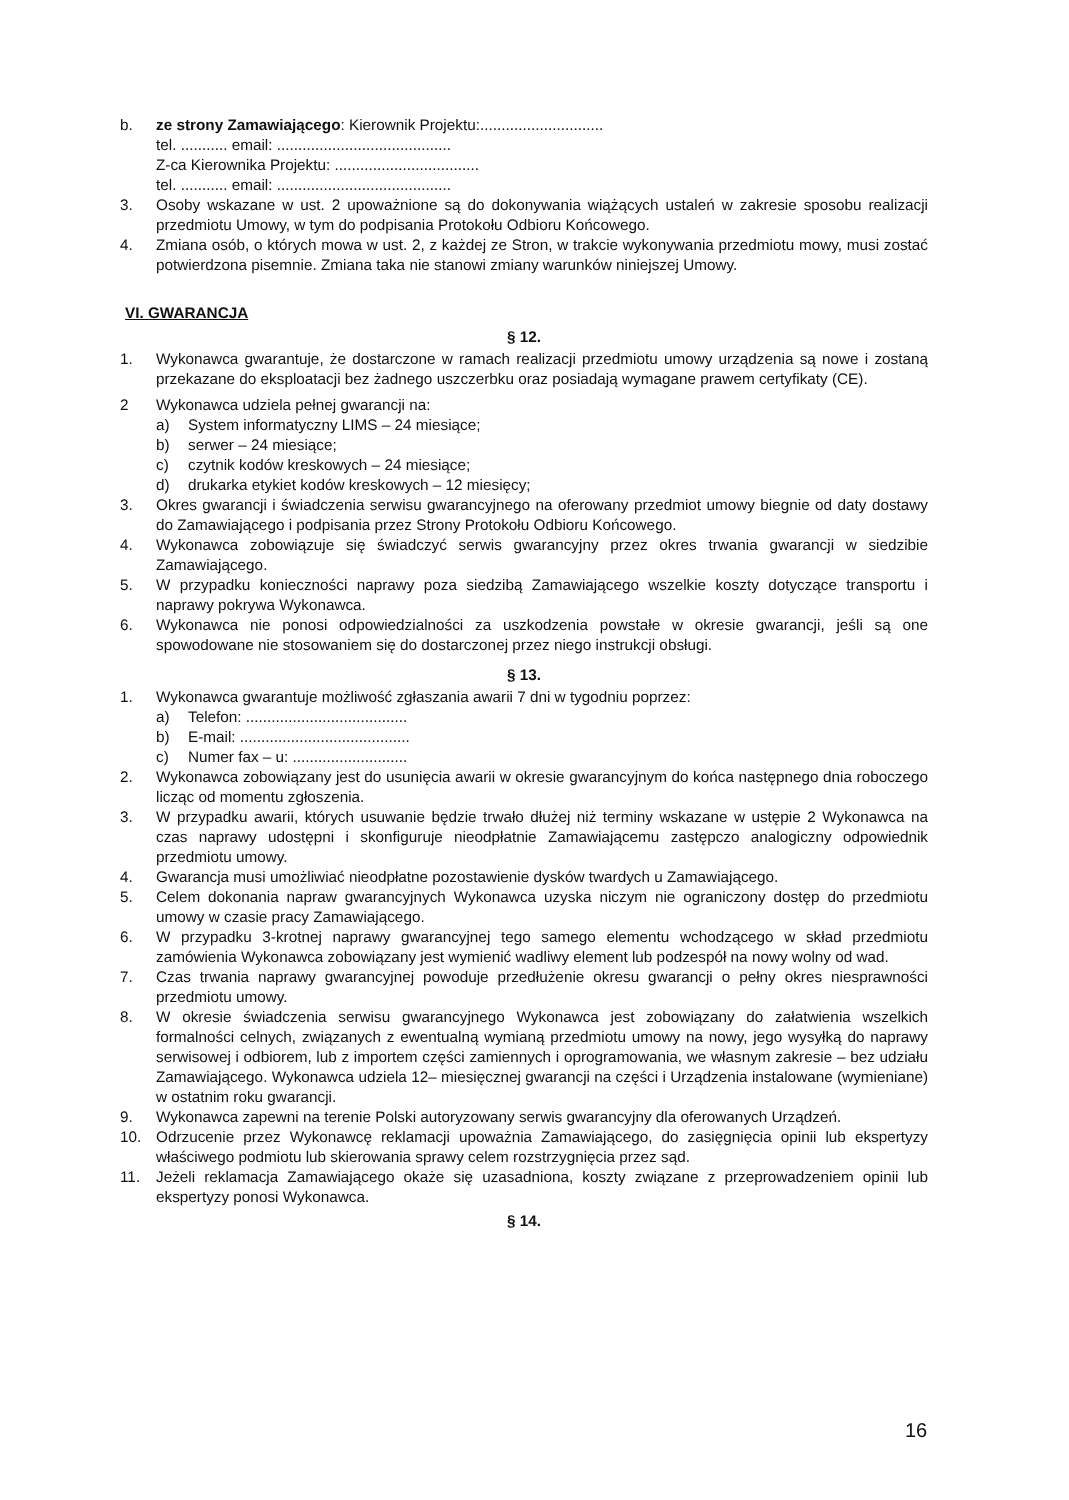b. ze strony Zamawiającego: Kierownik Projektu:.............................
tel. ........... email: .........................................
Z-ca Kierownika Projektu: ..................................
tel. ........... email: .........................................
3. Osoby wskazane w ust. 2 upoważnione są do dokonywania wiążących ustaleń w zakresie sposobu realizacji przedmiotu Umowy, w tym do podpisania Protokołu Odbioru Końcowego.
4. Zmiana osób, o których mowa w ust. 2, z każdej ze Stron, w trakcie wykonywania przedmiotu mowy, musi zostać potwierdzona pisemnie. Zmiana taka nie stanowi zmiany warunków niniejszej Umowy.
VI. GWARANCJA
§ 12.
1. Wykonawca gwarantuje, że dostarczone w ramach realizacji przedmiotu umowy urządzenia są nowe i zostaną przekazane do eksploatacji bez żadnego uszczerbku oraz posiadają wymagane prawem certyfikaty (CE).
2 Wykonawca udziela pełnej gwarancji na:
a) System informatyczny LIMS – 24 miesiące;
b) serwer – 24 miesiące;
c) czytnik kodów kreskowych – 24 miesiące;
d) drukarka etykiet kodów kreskowych – 12 miesięcy;
3. Okres gwarancji i świadczenia serwisu gwarancyjnego na oferowany przedmiot umowy biegnie od daty dostawy do Zamawiającego i podpisania przez Strony Protokołu Odbioru Końcowego.
4. Wykonawca zobowiązuje się świadczyć serwis gwarancyjny przez okres trwania gwarancji w siedzibie Zamawiającego.
5. W przypadku konieczności naprawy poza siedzibą Zamawiającego wszelkie koszty dotyczące transportu i naprawy pokrywa Wykonawca.
6. Wykonawca nie ponosi odpowiedzialności za uszkodzenia powstałe w okresie gwarancji, jeśli są one spowodowane nie stosowaniem się do dostarczonej przez niego instrukcji obsługi.
§ 13.
1. Wykonawca gwarantuje możliwość zgłaszania awarii 7 dni w tygodniu poprzez:
a) Telefon: ......................................
b) E-mail: ........................................
c) Numer fax – u: ...........................
2. Wykonawca zobowiązany jest do usunięcia awarii w okresie gwarancyjnym do końca następnego dnia roboczego licząc od momentu zgłoszenia.
3. W przypadku awarii, których usuwanie będzie trwało dłużej niż terminy wskazane w ustępie 2 Wykonawca na czas naprawy udostępni i skonfiguruje nieodpłatnie Zamawiającemu zastępczo analogiczny odpowiednik przedmiotu umowy.
4. Gwarancja musi umożliwiać nieodpłatne pozostawienie dysków twardych u Zamawiającego.
5. Celem dokonania napraw gwarancyjnych Wykonawca uzyska niczym nie ograniczony dostęp do przedmiotu umowy w czasie pracy Zamawiającego.
6. W przypadku 3-krotnej naprawy gwarancyjnej tego samego elementu wchodzącego w skład przedmiotu zamówienia Wykonawca zobowiązany jest wymienić wadliwy element lub podzespół na nowy wolny od wad.
7. Czas trwania naprawy gwarancyjnej powoduje przedłużenie okresu gwarancji o pełny okres niesprawności przedmiotu umowy.
8. W okresie świadczenia serwisu gwarancyjnego Wykonawca jest zobowiązany do załatwienia wszelkich formalności celnych, związanych z ewentualną wymianą przedmiotu umowy na nowy, jego wysyłką do naprawy serwisowej i odbiorem, lub z importem części zamiennych i oprogramowania, we własnym zakresie – bez udziału Zamawiającego. Wykonawca udziela 12– miesięcznej gwarancji na części i Urządzenia instalowane (wymieniane) w ostatnim roku gwarancji.
9. Wykonawca zapewni na terenie Polski autoryzowany serwis gwarancyjny dla oferowanych Urządzeń.
10. Odrzucenie przez Wykonawcę reklamacji upoważnia Zamawiającego, do zasięgnięcia opinii lub ekspertyzy właściwego podmiotu lub skierowania sprawy celem rozstrzygnięcia przez sąd.
11. Jeżeli reklamacja Zamawiającego okaże się uzasadniona, koszty związane z przeprowadzeniem opinii lub ekspertyzy ponosi Wykonawca.
§ 14.
16